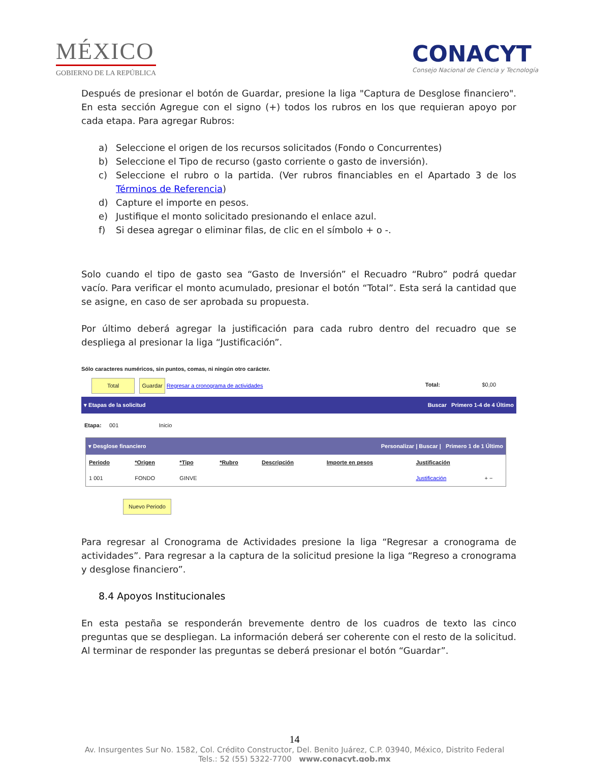MÉXICO
GOBIERNO DE LA REPÚBLICA
CONACYT
Consejo Nacional de Ciencia y Tecnología
Después de presionar el botón de Guardar, presione la liga "Captura de Desglose financiero". En esta sección Agregue con el signo (+) todos los rubros en los que requieran apoyo por cada etapa. Para agregar Rubros:
a) Seleccione el origen de los recursos solicitados (Fondo o Concurrentes)
b) Seleccione el Tipo de recurso (gasto corriente o gasto de inversión).
c) Seleccione el rubro o la partida. (Ver rubros financiables en el Apartado 3 de los Términos de Referencia)
d) Capture el importe en pesos.
e) Justifique el monto solicitado presionando el enlace azul.
f) Si desea agregar o eliminar filas, de clic en el símbolo + o -.
Solo cuando el tipo de gasto sea “Gasto de Inversión” el Recuadro “Rubro” podrá quedar vacío. Para verificar el monto acumulado, presionar el botón “Total”. Esta será la cantidad que se asigne, en caso de ser aprobada su propuesta.
Por último deberá agregar la justificación para cada rubro dentro del recuadro que se despliega al presionar la liga “Justificación”.
Sólo caracteres numéricos, sin puntos, comas, ni ningún otro carácter.
Total Guardar Regresar a cronograma de actividades Total: $0,00
▾ Etapas de la solicitud Buscar Primero 1-4 de 4 Último
Etapa: 001 Inicio
▾ Desglose financiero Personalizar | Buscar | Primero 1 de 1 Último
| Periodo | *Origen | *Tipo | *Rubro | Descripción | Importe en pesos | Justificación | |
| --- | --- | --- | --- | --- | --- | --- | --- |
| 1 001 | FONDO | GINVE | | | | Justificación | + − |
Nuevo Periodo
Para regresar al Cronograma de Actividades presione la liga “Regresar a cronograma de actividades”. Para regresar a la captura de la solicitud presione la liga “Regreso a cronograma y desglose financiero”.
8.4 Apoyos Institucionales
En esta pestaña se responderán brevemente dentro de los cuadros de texto las cinco preguntas que se despliegan. La información deberá ser coherente con el resto de la solicitud. Al terminar de responder las preguntas se deberá presionar el botón “Guardar”.
14
Av. Insurgentes Sur No. 1582, Col. Crédito Constructor, Del. Benito Juárez, C.P. 03940, México, Distrito Federal
Tels.: 52 (55) 5322-7700 www.conacyt.gob.mx